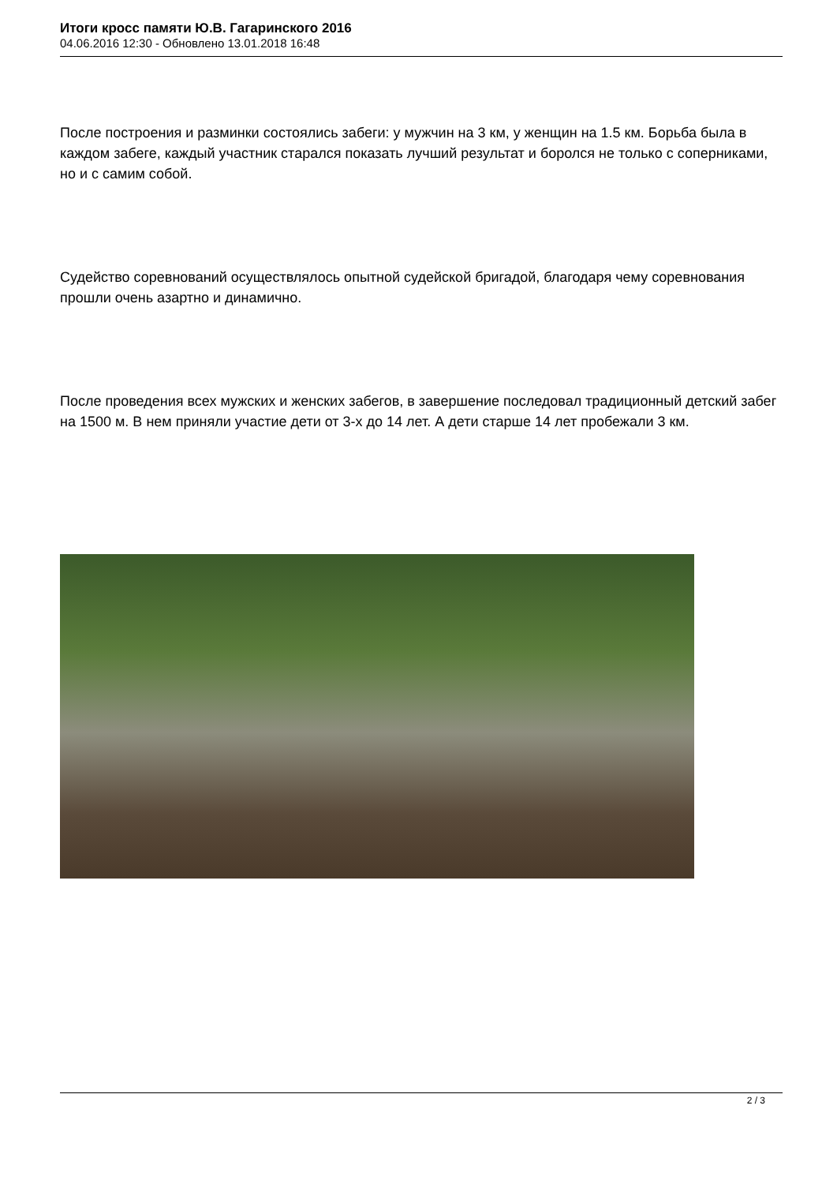Итоги кросс памяти Ю.В. Гагаринского 2016
04.06.2016 12:30 - Обновлено 13.01.2018 16:48
После построения и разминки состоялись забеги: у мужчин на 3 км, у женщин на 1.5 км. Борьба была в каждом забеге, каждый участник старался показать лучший результат и боролся не только с соперниками, но и с самим собой.
Судейство соревнований осуществлялось опытной судейской бригадой, благодаря чему соревнования прошли очень азартно и динамично.
После проведения всех мужских и женских забегов, в завершение последовал традиционный детский забег на 1500 м. В нем приняли участие дети от 3-х до 14 лет. А дети старше 14 лет пробежали 3 км.
2 / 3